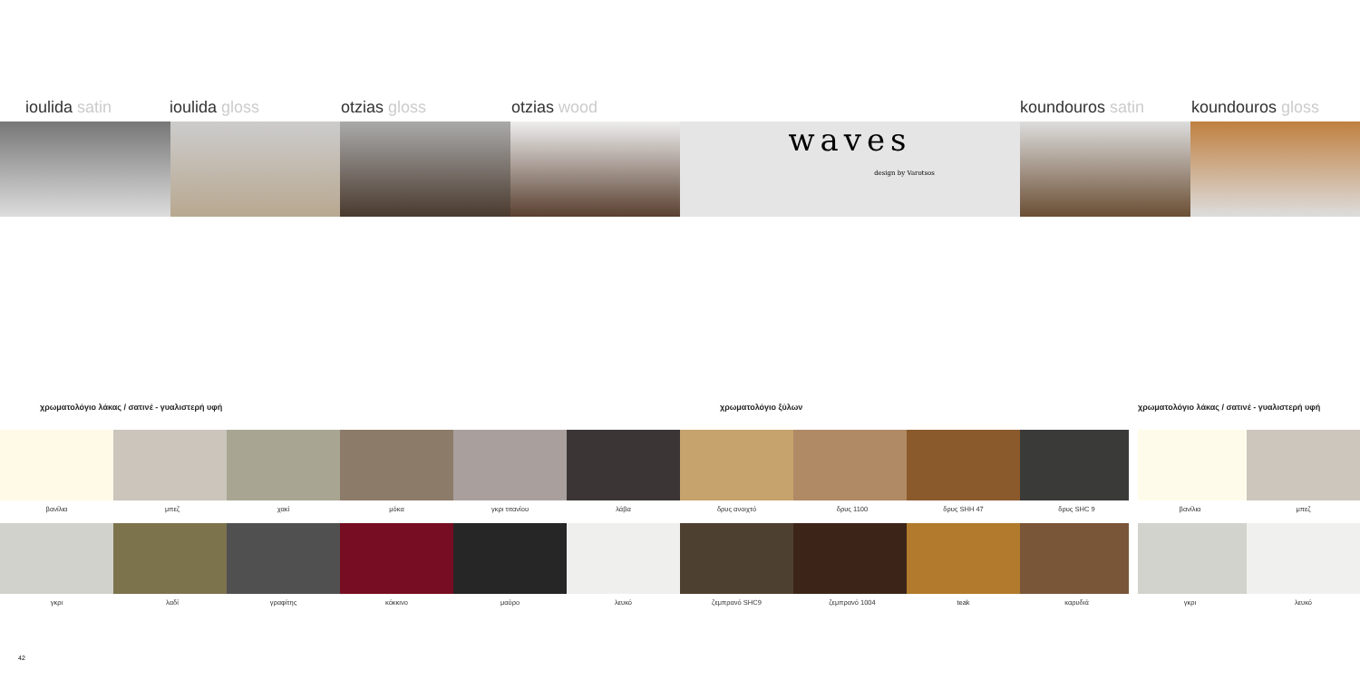ioulida satin ioulida gloss otzias gloss otzias wood koundouros satin koundouros gloss
waves
design by Varotsos
χρωματολόγιο λάκας / σατινέ - γυαλιστερή υφή
χρωματολόγιο ξύλων
χρωματολόγιο λάκας / σατινέ - γυαλιστερή υφή
βανίλια μπεζ χακί μόκα γκρι τιτανίου λάβα δρυς ανοιχτό δρυς 1100 δρυς SHH 47 δρυς SHC 9 βανίλια μπεζ
γκρι λαδί γραφίτης κόκκινο μαύρο λευκό ζεμπρανό SHC9 ζεμπρανό 1004 teak καρυδιά γκρι λευκό
42